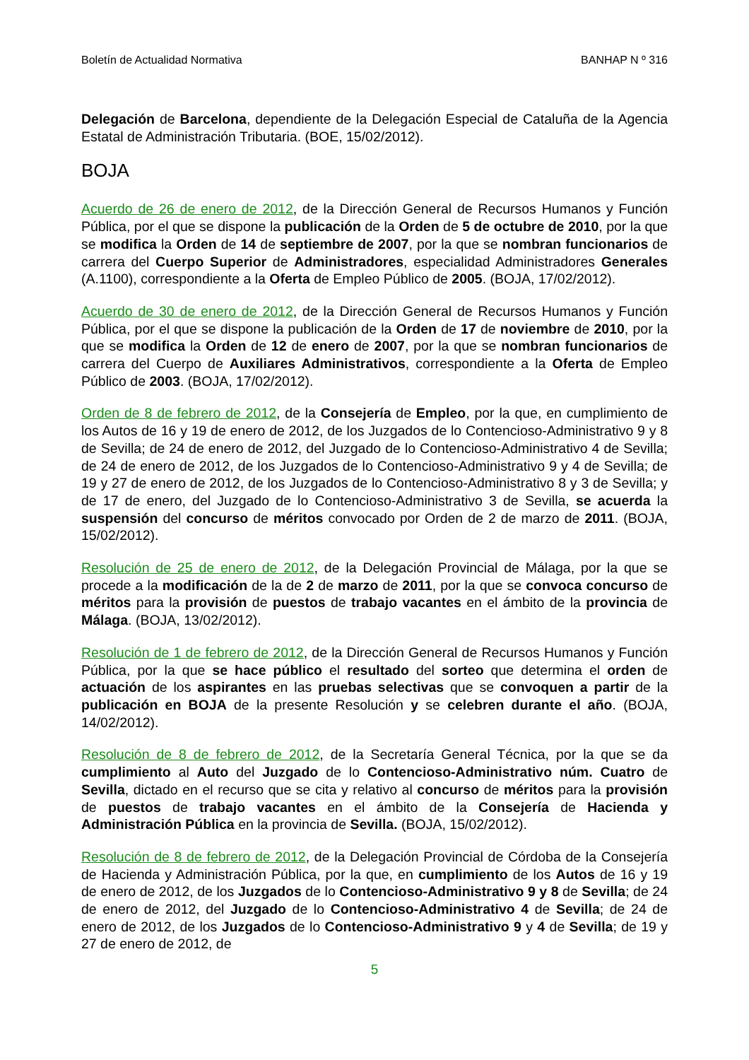Boletín de Actualidad Normativa BANHAP N º 316
Delegación de Barcelona, dependiente de la Delegación Especial de Cataluña de la Agencia Estatal de Administración Tributaria. (BOE, 15/02/2012).
BOJA
Acuerdo de 26 de enero de 2012, de la Dirección General de Recursos Humanos y Función Pública, por el que se dispone la publicación de la Orden de 5 de octubre de 2010, por la que se modifica la Orden de 14 de septiembre de 2007, por la que se nombran funcionarios de carrera del Cuerpo Superior de Administradores, especialidad Administradores Generales (A.1100), correspondiente a la Oferta de Empleo Público de 2005. (BOJA, 17/02/2012).
Acuerdo de 30 de enero de 2012, de la Dirección General de Recursos Humanos y Función Pública, por el que se dispone la publicación de la Orden de 17 de noviembre de 2010, por la que se modifica la Orden de 12 de enero de 2007, por la que se nombran funcionarios de carrera del Cuerpo de Auxiliares Administrativos, correspondiente a la Oferta de Empleo Público de 2003. (BOJA, 17/02/2012).
Orden de 8 de febrero de 2012, de la Consejería de Empleo, por la que, en cumplimiento de los Autos de 16 y 19 de enero de 2012, de los Juzgados de lo Contencioso-Administrativo 9 y 8 de Sevilla; de 24 de enero de 2012, del Juzgado de lo Contencioso-Administrativo 4 de Sevilla; de 24 de enero de 2012, de los Juzgados de lo Contencioso-Administrativo 9 y 4 de Sevilla; de 19 y 27 de enero de 2012, de los Juzgados de lo Contencioso-Administrativo 8 y 3 de Sevilla; y de 17 de enero, del Juzgado de lo Contencioso-Administrativo 3 de Sevilla, se acuerda la suspensión del concurso de méritos convocado por Orden de 2 de marzo de 2011. (BOJA, 15/02/2012).
Resolución de 25 de enero de 2012, de la Delegación Provincial de Málaga, por la que se procede a la modificación de la de 2 de marzo de 2011, por la que se convoca concurso de méritos para la provisión de puestos de trabajo vacantes en el ámbito de la provincia de Málaga. (BOJA, 13/02/2012).
Resolución de 1 de febrero de 2012, de la Dirección General de Recursos Humanos y Función Pública, por la que se hace público el resultado del sorteo que determina el orden de actuación de los aspirantes en las pruebas selectivas que se convoquen a partir de la publicación en BOJA de la presente Resolución y se celebren durante el año. (BOJA, 14/02/2012).
Resolución de 8 de febrero de 2012, de la Secretaría General Técnica, por la que se da cumplimiento al Auto del Juzgado de lo Contencioso-Administrativo núm. Cuatro de Sevilla, dictado en el recurso que se cita y relativo al concurso de méritos para la provisión de puestos de trabajo vacantes en el ámbito de la Consejería de Hacienda y Administración Pública en la provincia de Sevilla. (BOJA, 15/02/2012).
Resolución de 8 de febrero de 2012, de la Delegación Provincial de Córdoba de la Consejería de Hacienda y Administración Pública, por la que, en cumplimiento de los Autos de 16 y 19 de enero de 2012, de los Juzgados de lo Contencioso-Administrativo 9 y 8 de Sevilla; de 24 de enero de 2012, del Juzgado de lo Contencioso-Administrativo 4 de Sevilla; de 24 de enero de 2012, de los Juzgados de lo Contencioso-Administrativo 9 y 4 de Sevilla; de 19 y 27 de enero de 2012, de
5